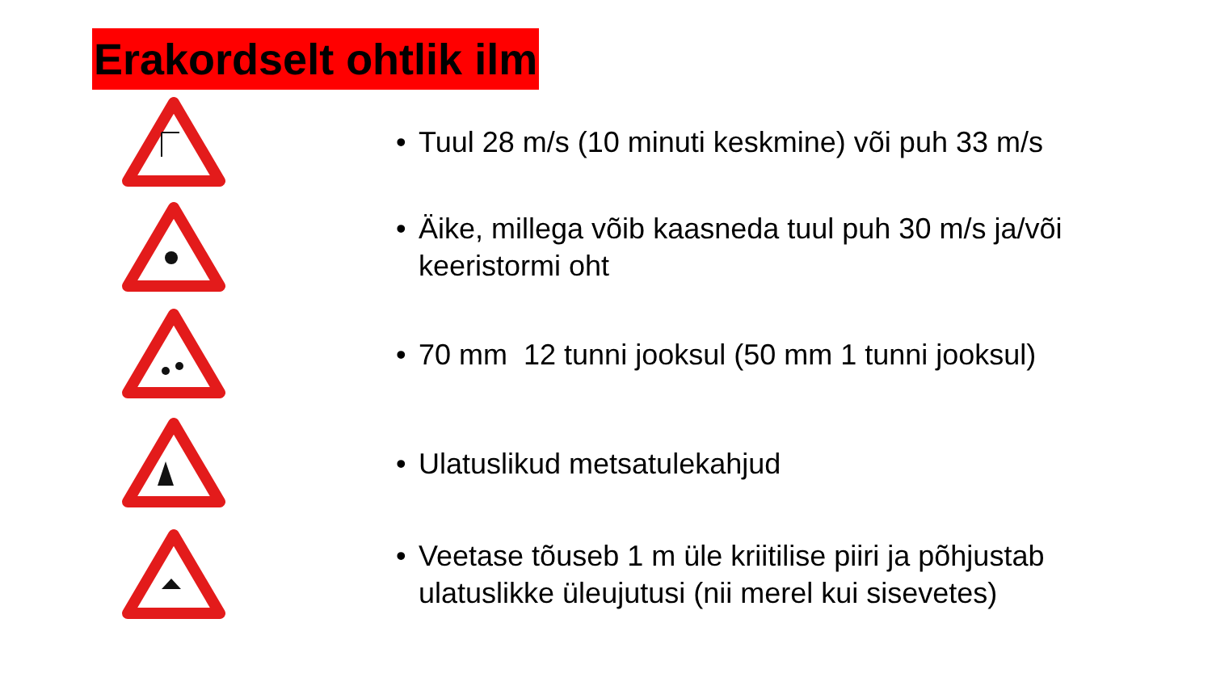Erakordselt ohtlik ilm
• Tuul 28 m/s (10 minuti keskmine) või puh 33 m/s
• Äike, millega võib kaasneda tuul puh 30 m/s ja/või
keeristormi oht
• 70 mm 12 tunni jooksul (50 mm 1 tunni jooksul)
• Ulatuslikud metsatulekahjud
• Veetase tõuseb 1 m üle kriitilise piiri ja põhjustab
ulatuslikke üleujutusi (nii merel kui sisevetes)